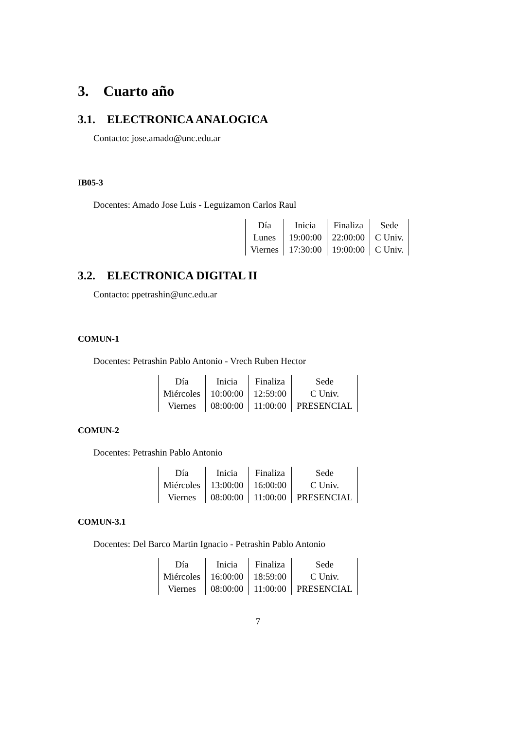3. Cuarto año
3.1. ELECTRONICA ANALOGICA
Contacto: jose.amado@unc.edu.ar
IB05-3
Docentes: Amado Jose Luis - Leguizamon Carlos Raul
| Día | Inicia | Finaliza | Sede |
| --- | --- | --- | --- |
| Lunes | 19:00:00 | 22:00:00 | C Univ. |
| Viernes | 17:30:00 | 19:00:00 | C Univ. |
3.2. ELECTRONICA DIGITAL II
Contacto: ppetrashin@unc.edu.ar
COMUN-1
Docentes: Petrashin Pablo Antonio - Vrech Ruben Hector
| Día | Inicia | Finaliza | Sede |
| --- | --- | --- | --- |
| Miércoles | 10:00:00 | 12:59:00 | C Univ. |
| Viernes | 08:00:00 | 11:00:00 | PRESENCIAL |
COMUN-2
Docentes: Petrashin Pablo Antonio
| Día | Inicia | Finaliza | Sede |
| --- | --- | --- | --- |
| Miércoles | 13:00:00 | 16:00:00 | C Univ. |
| Viernes | 08:00:00 | 11:00:00 | PRESENCIAL |
COMUN-3.1
Docentes: Del Barco Martin Ignacio - Petrashin Pablo Antonio
| Día | Inicia | Finaliza | Sede |
| --- | --- | --- | --- |
| Miércoles | 16:00:00 | 18:59:00 | C Univ. |
| Viernes | 08:00:00 | 11:00:00 | PRESENCIAL |
7